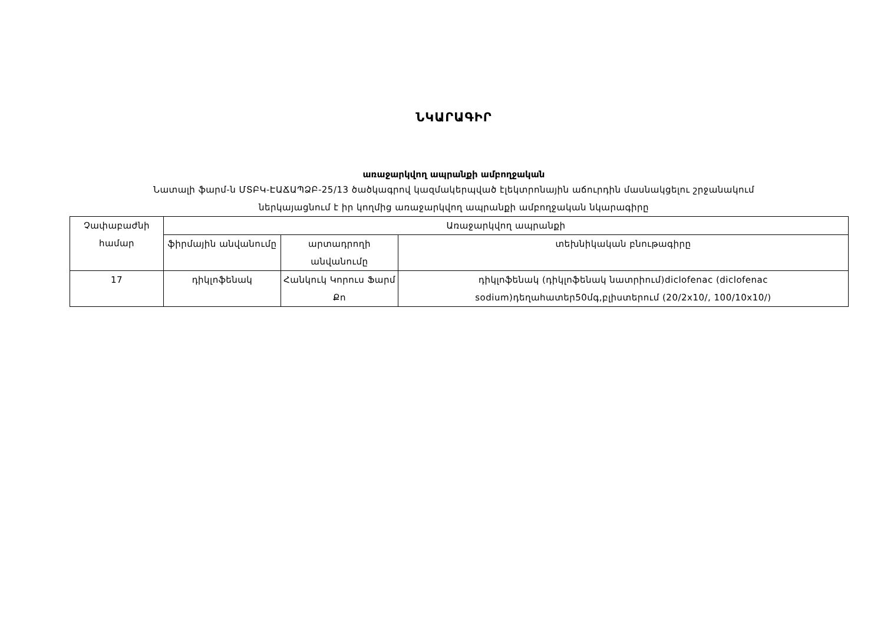ՆԿԱՐԱԳԻՐ
առաջարկվող ապրանքի ամբողջական
Նատալի ֆարմ-ն ՄՏԲԿ-ԷԱՃԱՊՁԲ-25/13 ծածկագրով կազմակերպված էլեկտրոնային աճուրդին մասնակցելու շրջանակում
ներկայացնում է իր կողմից առաջարկվող ապրանքի ամբողջական նկարագիրը
| Չափաբաժնի համար | Առաջարկվող ապրանքի | | |
| --- | --- | --- | --- |
| | ֆիրմային անվանումը | արտադրողի անվանումը | տեխնիկական բնութագիրը |
| 17 | դիկլոֆենակ | Հանկուկ Կորուս Ֆարմ Քո | դիկլոֆենակ (դիկլոֆենակ նատրիում)diclofenac (diclofenac sodium)դեղահատեր50մգ,բլիստերում (20/2x10/, 100/10x10/) |